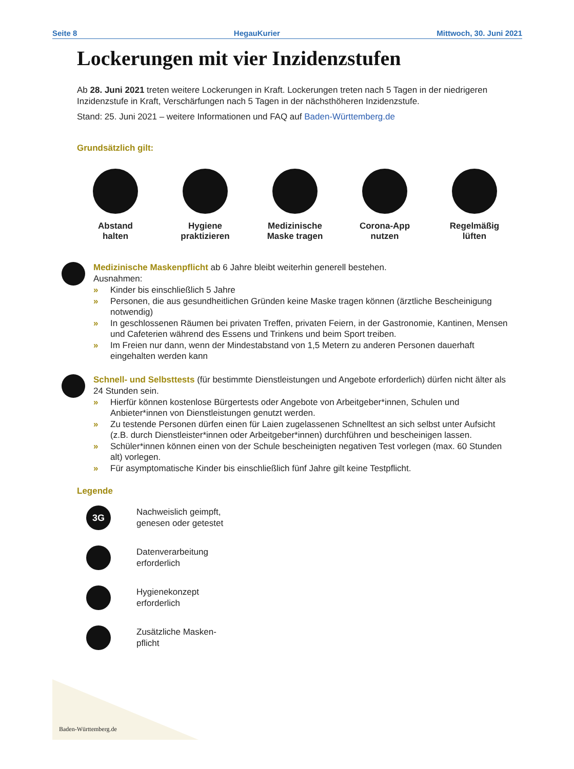Seite 8 HegauKurier Mittwoch, 30. Juni 2021
Lockerungen mit vier Inzidenzstufen
Ab 28. Juni 2021 treten weitere Lockerungen in Kraft. Lockerungen treten nach 5 Tagen in der niedrigeren Inzidenzstufe in Kraft, Verschärfungen nach 5 Tagen in der nächsthöheren Inzidenzstufe.
Stand: 25. Juni 2021 – weitere Informationen und FAQ auf Baden-Württemberg.de
Grundsätzlich gilt:
Abstand
halten
Hygiene
praktizieren
Medizinische
Maske tragen
Corona-App
nutzen
Regelmäßig
lüften
Medizinische Maskenpflicht ab 6 Jahre bleibt weiterhin generell bestehen.
Ausnahmen:
» Kinder bis einschließlich 5 Jahre
» Personen, die aus gesundheitlichen Gründen keine Maske tragen können (ärztliche Bescheinigung notwendig)
» In geschlossenen Räumen bei privaten Treffen, privaten Feiern, in der Gastronomie, Kantinen, Mensen und Cafeterien während des Essens und Trinkens und beim Sport treiben.
» Im Freien nur dann, wenn der Mindestabstand von 1,5 Metern zu anderen Personen dauerhaft eingehalten werden kann
Schnell- und Selbsttests (für bestimmte Dienstleistungen und Angebote erforderlich) dürfen nicht älter als 24 Stunden sein.
» Hierfür können kostenlose Bürgertests oder Angebote von Arbeitgeber*innen, Schulen und Anbieter*innen von Dienstleistungen genutzt werden.
» Zu testende Personen dürfen einen für Laien zugelassenen Schnelltest an sich selbst unter Aufsicht (z.B. durch Dienstleister*innen oder Arbeitgeber*innen) durchführen und bescheinigen lassen.
» Schüler*innen können einen von der Schule bescheinigten negativen Test vorlegen (max. 60 Stunden alt) vorlegen.
» Für asymptomatische Kinder bis einschließlich fünf Jahre gilt keine Testpflicht.
Legende
3G
Nachweislich geimpft,
genesen oder getestet
Datenverarbeitung
erforderlich
Hygienekonzept
erforderlich
Zusätzliche Masken-
pflicht
Baden-Württemberg.de